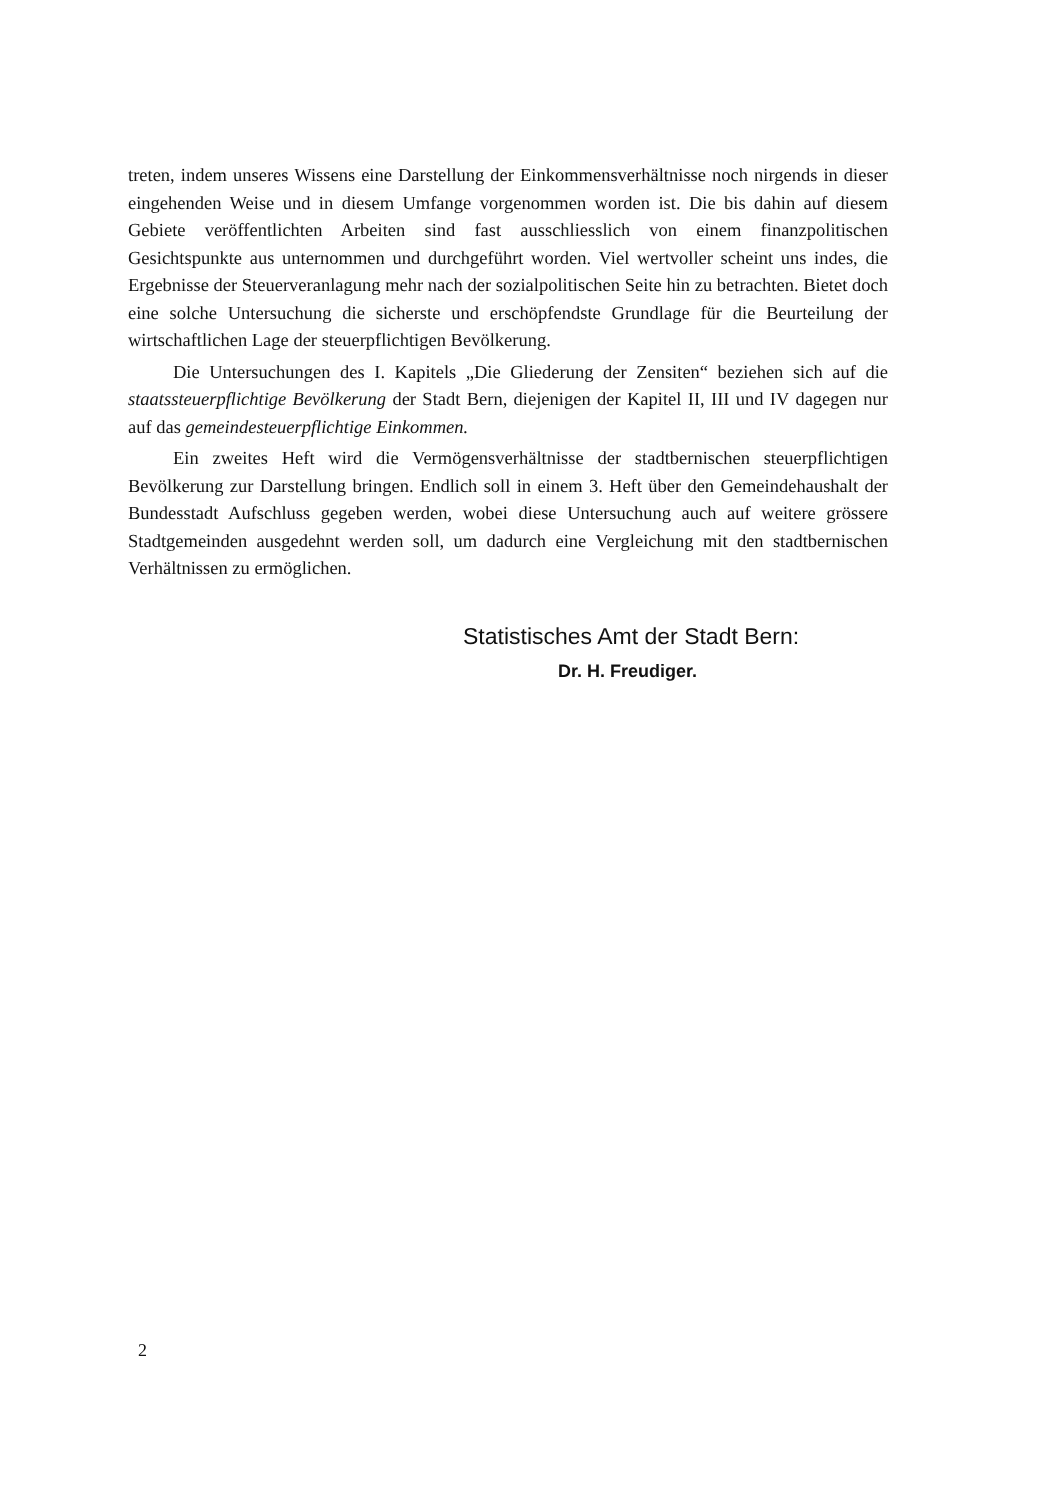treten, indem unseres Wissens eine Darstellung der Einkommensverhältnisse noch nirgends in dieser eingehenden Weise und in diesem Umfange vorgenommen worden ist. Die bis dahin auf diesem Gebiete veröffentlichten Arbeiten sind fast ausschliesslich von einem finanzpolitischen Gesichtspunkte aus unternommen und durchgeführt worden. Viel wertvoller scheint uns indes, die Ergebnisse der Steuerveranlagung mehr nach der sozialpolitischen Seite hin zu betrachten. Bietet doch eine solche Untersuchung die sicherste und erschöpfendste Grundlage für die Beurteilung der wirtschaftlichen Lage der steuerpflichtigen Bevölkerung.
Die Untersuchungen des I. Kapitels „Die Gliederung der Zensiten“ beziehen sich auf die staatssteuerpflichtige Bevölkerung der Stadt Bern, diejenigen der Kapitel II, III und IV dagegen nur auf das gemeindesteuerpflichtige Einkommen.
Ein zweites Heft wird die Vermögensverhältnisse der stadtbernischen steuerpflichtigen Bevölkerung zur Darstellung bringen. Endlich soll in einem 3. Heft über den Gemeindehaushalt der Bundesstadt Aufschluss gegeben werden, wobei diese Untersuchung auch auf weitere grössere Stadtgemeinden ausgedehnt werden soll, um dadurch eine Vergleichung mit den stadtbernischen Verhältnissen zu ermöglichen.
Statistisches Amt der Stadt Bern:
Dr. H. Freudiger.
2